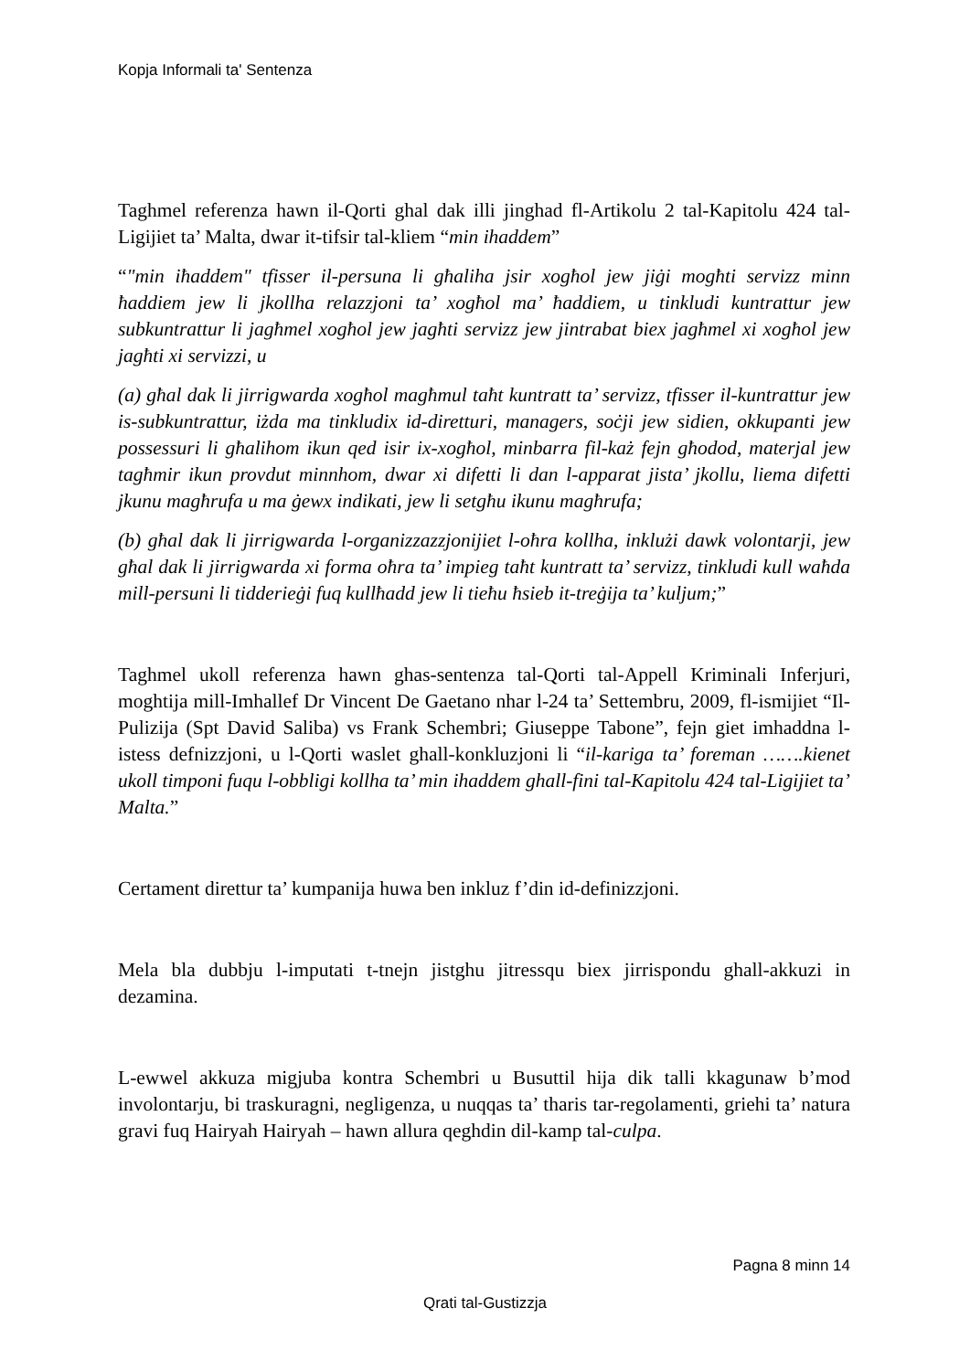Kopja Informali ta' Sentenza
Taghmel referenza hawn il-Qorti ghal dak illi jinghad fl-Artikolu 2 tal-Kapitolu 424 tal-Ligijiet ta’ Malta, dwar it-tifsir tal-kliem “min ihaddem”
“"min iħaddem" tfisser il-persuna li għaliha jsir xogħol jew jiġi mogħti servizz minn ħaddiem jew li jkollha relazzjoni ta’ xogħol ma’ ħaddiem, u tinkludi kuntrattur jew subkuntrattur li jagħmel xogħol jew jagħti servizz jew jintrabat biex jagħmel xi xogħol jew jagħti xi servizzi, u
(a) għal dak li jirrigwarda xogħol magħmul taħt kuntratt ta’ servizz, tfisser il-kuntrattur jew is-subkuntrattur, iżda ma tinkludix id-diretturi, managers, soċji jew sidien, okkupanti jew possessuri li għalihom ikun qed isir ix-xogħol, minbarra fil-każ fejn għodod, materjal jew tagħmir ikun provdut minnhom, dwar xi difetti li dan l-apparat jista’ jkollu, liema difetti jkunu magħrufa u ma ġewx indikati, jew li setgħu ikunu magħrufa;
(b) għal dak li jirrigwarda l-organizzazzjonijiet l-oħra kollha, inklużi dawk volontarji, jew għal dak li jirrigwarda xi forma oħra ta’ impieg taħt kuntratt ta’ servizz, tinkludi kull waħda mill-persuni li tidderieġi fuq kullħadd jew li tieħu ħsieb it-treġija ta’ kuljum;”
Taghmel ukoll referenza hawn ghas-sentenza tal-Qorti tal-Appell Kriminali Inferjuri, moghtija mill-Imhallef Dr Vincent De Gaetano nhar l-24 ta’ Settembru, 2009, fl-ismijiet “Il-Pulizija (Spt David Saliba) vs Frank Schembri; Giuseppe Tabone”, fejn giet imhaddna l-istess defnizzjoni, u l-Qorti waslet ghall-konkluzjoni li “il-kariga ta’ foreman …….kienet ukoll timponi fuqu l-obbligi kollha ta’ min ihaddem ghall-fini tal-Kapitolu 424 tal-Ligijiet ta’ Malta.”
Certament direttur ta’ kumpanija huwa ben inkluz f’din id-definizzjoni.
Mela bla dubbju l-imputati t-tnejn jistghu jitressqu biex jirrispondu ghall-akkuzi in dezamina.
L-ewwel akkuza migjuba kontra Schembri u Busuttil hija dik talli kkagunaw b’mod involontarju, bi traskuragni, negligenza, u nuqqas ta’ tharis tar-regolamenti, griehi ta’ natura gravi fuq Hairyah Hairyah – hawn allura qeghdin dil-kamp tal-culpa.
Pagna 8 minn 14
Qrati tal-Gustizzja